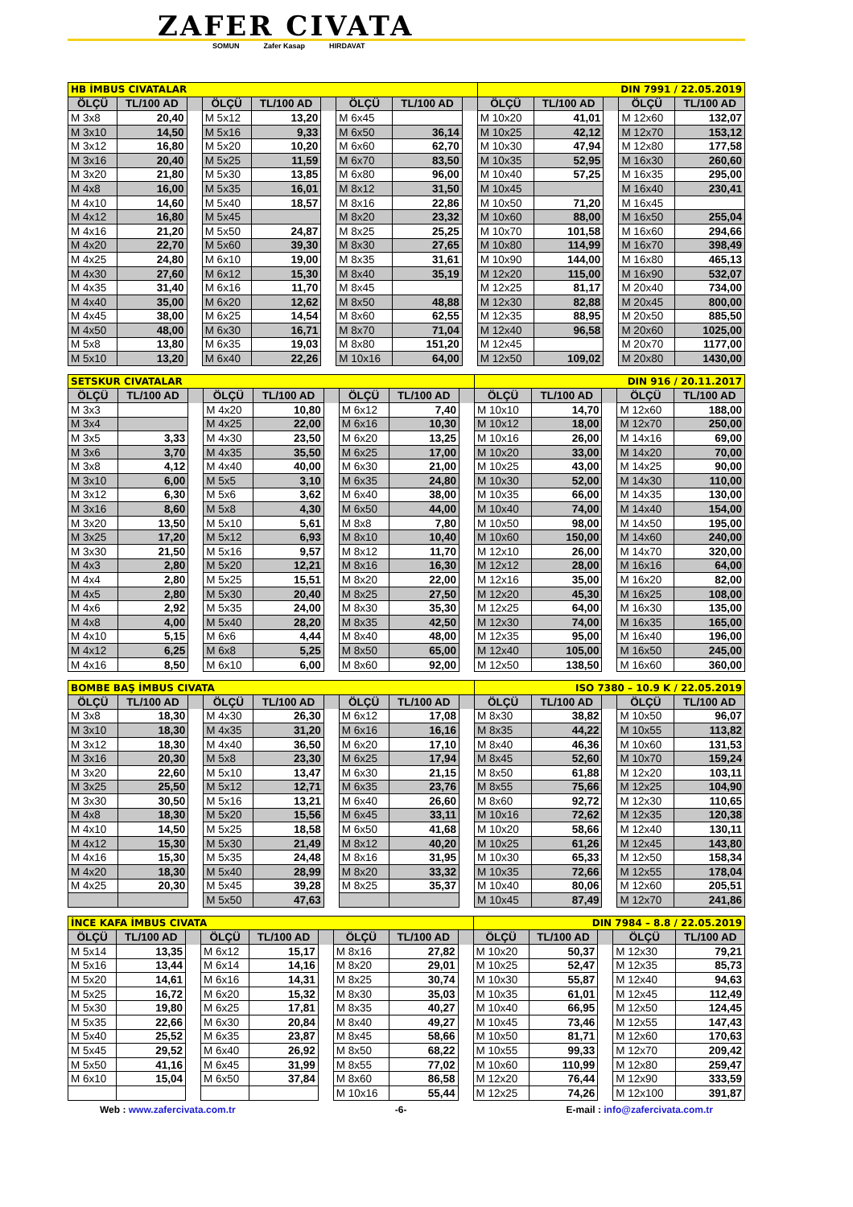ZAFER CIVATA
SOMUN Zafer Kasap HIRDAVAT
| HB İMBUS CIVATALAR | | | | | | | | | DIN 7991 / 22.05.2019 | | | | |
| --- | --- | --- | --- | --- | --- | --- | --- | --- | --- | --- | --- | --- | --- |
| ÖLÇÜ | TL/100 AD | | ÖLÇÜ | TL/100 AD | | ÖLÇÜ | TL/100 AD | | ÖLÇÜ | TL/100 AD | | ÖLÇÜ | TL/100 AD |
| M 3x8 | 20,40 | | M 5x12 | 13,20 | | M 6x45 | | | M 10x20 | 41,01 | | M 12x60 | 132,07 |
| M 3x10 | 14,50 | | M 5x16 | 9,33 | | M 6x50 | 36,14 | | M 10x25 | 42,12 | | M 12x70 | 153,12 |
| M 3x12 | 16,80 | | M 5x20 | 10,20 | | M 6x60 | 62,70 | | M 10x30 | 47,94 | | M 12x80 | 177,58 |
| M 3x16 | 20,40 | | M 5x25 | 11,59 | | M 6x70 | 83,50 | | M 10x35 | 52,95 | | M 16x30 | 260,60 |
| M 3x20 | 21,80 | | M 5x30 | 13,85 | | M 6x80 | 96,00 | | M 10x40 | 57,25 | | M 16x35 | 295,00 |
| M 4x8 | 16,00 | | M 5x35 | 16,01 | | M 8x12 | 31,50 | | M 10x45 | | | M 16x40 | 230,41 |
| M 4x10 | 14,60 | | M 5x40 | 18,57 | | M 8x16 | 22,86 | | M 10x50 | 71,20 | | M 16x45 | |
| M 4x12 | 16,80 | | M 5x45 | | | M 8x20 | 23,32 | | M 10x60 | 88,00 | | M 16x50 | 255,04 |
| M 4x16 | 21,20 | | M 5x50 | 24,87 | | M 8x25 | 25,25 | | M 10x70 | 101,58 | | M 16x60 | 294,66 |
| M 4x20 | 22,70 | | M 5x60 | 39,30 | | M 8x30 | 27,65 | | M 10x80 | 114,99 | | M 16x70 | 398,49 |
| M 4x25 | 24,80 | | M 6x10 | 19,00 | | M 8x35 | 31,61 | | M 10x90 | 144,00 | | M 16x80 | 465,13 |
| M 4x30 | 27,60 | | M 6x12 | 15,30 | | M 8x40 | 35,19 | | M 12x20 | 115,00 | | M 16x90 | 532,07 |
| M 4x35 | 31,40 | | M 6x16 | 11,70 | | M 8x45 | | | M 12x25 | 81,17 | | M 20x40 | 734,00 |
| M 4x40 | 35,00 | | M 6x20 | 12,62 | | M 8x50 | 48,88 | | M 12x30 | 82,88 | | M 20x45 | 800,00 |
| M 4x45 | 38,00 | | M 6x25 | 14,54 | | M 8x60 | 62,55 | | M 12x35 | 88,95 | | M 20x50 | 885,50 |
| M 4x50 | 48,00 | | M 6x30 | 16,71 | | M 8x70 | 71,04 | | M 12x40 | 96,58 | | M 20x60 | 1025,00 |
| M 5x8 | 13,80 | | M 6x35 | 19,03 | | M 8x80 | 151,20 | | M 12x45 | | | M 20x70 | 1177,00 |
| M 5x10 | 13,20 | | M 6x40 | 22,26 | | M 10x16 | 64,00 | | M 12x50 | 109,02 | | M 20x80 | 1430,00 |
| SETSKUR CIVATALAR | | | | | | | | | DIN 916 / 20.11.2017 | | | | |
| --- | --- | --- | --- | --- | --- | --- | --- | --- | --- | --- | --- | --- | --- |
| ÖLÇÜ | TL/100 AD | | ÖLÇÜ | TL/100 AD | | ÖLÇÜ | TL/100 AD | | ÖLÇÜ | TL/100 AD | | ÖLÇÜ | TL/100 AD |
| M 3x3 | | | M 4x20 | 10,80 | | M 6x12 | 7,40 | | M 10x10 | 14,70 | | M 12x60 | 188,00 |
| M 3x4 | | | M 4x25 | 22,00 | | M 6x16 | 10,30 | | M 10x12 | 18,00 | | M 12x70 | 250,00 |
| M 3x5 | 3,33 | | M 4x30 | 23,50 | | M 6x20 | 13,25 | | M 10x16 | 26,00 | | M 14x16 | 69,00 |
| M 3x6 | 3,70 | | M 4x35 | 35,50 | | M 6x25 | 17,00 | | M 10x20 | 33,00 | | M 14x20 | 70,00 |
| M 3x8 | 4,12 | | M 4x40 | 40,00 | | M 6x30 | 21,00 | | M 10x25 | 43,00 | | M 14x25 | 90,00 |
| M 3x10 | 6,00 | | M 5x5 | 3,10 | | M 6x35 | 24,80 | | M 10x30 | 52,00 | | M 14x30 | 110,00 |
| M 3x12 | 6,30 | | M 5x6 | 3,62 | | M 6x40 | 38,00 | | M 10x35 | 66,00 | | M 14x35 | 130,00 |
| M 3x16 | 8,60 | | M 5x8 | 4,30 | | M 6x50 | 44,00 | | M 10x40 | 74,00 | | M 14x40 | 154,00 |
| M 3x20 | 13,50 | | M 5x10 | 5,61 | | M 8x8 | 7,80 | | M 10x50 | 98,00 | | M 14x50 | 195,00 |
| M 3x25 | 17,20 | | M 5x12 | 6,93 | | M 8x10 | 10,40 | | M 10x60 | 150,00 | | M 14x60 | 240,00 |
| M 3x30 | 21,50 | | M 5x16 | 9,57 | | M 8x12 | 11,70 | | M 12x10 | 26,00 | | M 14x70 | 320,00 |
| M 4x3 | 2,80 | | M 5x20 | 12,21 | | M 8x16 | 16,30 | | M 12x12 | 28,00 | | M 16x16 | 64,00 |
| M 4x4 | 2,80 | | M 5x25 | 15,51 | | M 8x20 | 22,00 | | M 12x16 | 35,00 | | M 16x20 | 82,00 |
| M 4x5 | 2,80 | | M 5x30 | 20,40 | | M 8x25 | 27,50 | | M 12x20 | 45,30 | | M 16x25 | 108,00 |
| M 4x6 | 2,92 | | M 5x35 | 24,00 | | M 8x30 | 35,30 | | M 12x25 | 64,00 | | M 16x30 | 135,00 |
| M 4x8 | 4,00 | | M 5x40 | 28,20 | | M 8x35 | 42,50 | | M 12x30 | 74,00 | | M 16x35 | 165,00 |
| M 4x10 | 5,15 | | M 6x6 | 4,44 | | M 8x40 | 48,00 | | M 12x35 | 95,00 | | M 16x40 | 196,00 |
| M 4x12 | 6,25 | | M 6x8 | 5,25 | | M 8x50 | 65,00 | | M 12x40 | 105,00 | | M 16x50 | 245,00 |
| M 4x16 | 8,50 | | M 6x10 | 6,00 | | M 8x60 | 92,00 | | M 12x50 | 138,50 | | M 16x60 | 360,00 |
| BOMBE BAŞ İMBUS CIVATA | | | | | | | | | ISO 7380 – 10.9 K / 22.05.2019 | | | | |
| --- | --- | --- | --- | --- | --- | --- | --- | --- | --- | --- | --- | --- | --- |
| ÖLÇÜ | TL/100 AD | | ÖLÇÜ | TL/100 AD | | ÖLÇÜ | TL/100 AD | | ÖLÇÜ | TL/100 AD | | ÖLÇÜ | TL/100 AD |
| M 3x8 | 18,30 | | M 4x30 | 26,30 | | M 6x12 | 17,08 | | M 8x30 | 38,82 | | M 10x50 | 96,07 |
| M 3x10 | 18,30 | | M 4x35 | 31,20 | | M 6x16 | 16,16 | | M 8x35 | 44,22 | | M 10x55 | 113,82 |
| M 3x12 | 18,30 | | M 4x40 | 36,50 | | M 6x20 | 17,10 | | M 8x40 | 46,36 | | M 10x60 | 131,53 |
| M 3x16 | 20,30 | | M 5x8 | 23,30 | | M 6x25 | 17,94 | | M 8x45 | 52,60 | | M 10x70 | 159,24 |
| M 3x20 | 22,60 | | M 5x10 | 13,47 | | M 6x30 | 21,15 | | M 8x50 | 61,88 | | M 12x20 | 103,11 |
| M 3x25 | 25,50 | | M 5x12 | 12,71 | | M 6x35 | 23,76 | | M 8x55 | 75,66 | | M 12x25 | 104,90 |
| M 3x30 | 30,50 | | M 5x16 | 13,21 | | M 6x40 | 26,60 | | M 8x60 | 92,72 | | M 12x30 | 110,65 |
| M 4x8 | 18,30 | | M 5x20 | 15,56 | | M 6x45 | 33,11 | | M 10x16 | 72,62 | | M 12x35 | 120,38 |
| M 4x10 | 14,50 | | M 5x25 | 18,58 | | M 6x50 | 41,68 | | M 10x20 | 58,66 | | M 12x40 | 130,11 |
| M 4x12 | 15,30 | | M 5x30 | 21,49 | | M 8x12 | 40,20 | | M 10x25 | 61,26 | | M 12x45 | 143,80 |
| M 4x16 | 15,30 | | M 5x35 | 24,48 | | M 8x16 | 31,95 | | M 10x30 | 65,33 | | M 12x50 | 158,34 |
| M 4x20 | 18,30 | | M 5x40 | 28,99 | | M 8x20 | 33,32 | | M 10x35 | 72,66 | | M 12x55 | 178,04 |
| M 4x25 | 20,30 | | M 5x45 | 39,28 | | M 8x25 | 35,37 | | M 10x40 | 80,06 | | M 12x60 | 205,51 |
| | | | M 5x50 | 47,63 | | | | | M 10x45 | 87,49 | | M 12x70 | 241,86 |
| İNCE KAFA İMBUS CIVATA | | | | | | | | | DIN 7984 – 8.8 / 22.05.2019 | | | | |
| --- | --- | --- | --- | --- | --- | --- | --- | --- | --- | --- | --- | --- | --- |
| ÖLÇÜ | TL/100 AD | | ÖLÇÜ | TL/100 AD | | ÖLÇÜ | TL/100 AD | | ÖLÇÜ | TL/100 AD | | ÖLÇÜ | TL/100 AD |
| M 5x14 | 13,35 | | M 6x12 | 15,17 | | M 8x16 | 27,82 | | M 10x20 | 50,37 | | M 12x30 | 79,21 |
| M 5x16 | 13,44 | | M 6x14 | 14,16 | | M 8x20 | 29,01 | | M 10x25 | 52,47 | | M 12x35 | 85,73 |
| M 5x20 | 14,61 | | M 6x16 | 14,31 | | M 8x25 | 30,74 | | M 10x30 | 55,87 | | M 12x40 | 94,63 |
| M 5x25 | 16,72 | | M 6x20 | 15,32 | | M 8x30 | 35,03 | | M 10x35 | 61,01 | | M 12x45 | 112,49 |
| M 5x30 | 19,80 | | M 6x25 | 17,81 | | M 8x35 | 40,27 | | M 10x40 | 66,95 | | M 12x50 | 124,45 |
| M 5x35 | 22,66 | | M 6x30 | 20,84 | | M 8x40 | 49,27 | | M 10x45 | 73,46 | | M 12x55 | 147,43 |
| M 5x40 | 25,52 | | M 6x35 | 23,87 | | M 8x45 | 58,66 | | M 10x50 | 81,71 | | M 12x60 | 170,63 |
| M 5x45 | 29,52 | | M 6x40 | 26,92 | | M 8x50 | 68,22 | | M 10x55 | 99,33 | | M 12x70 | 209,42 |
| M 5x50 | 41,16 | | M 6x45 | 31,99 | | M 8x55 | 77,02 | | M 10x60 | 110,99 | | M 12x80 | 259,47 |
| M 6x10 | 15,04 | | M 6x50 | 37,84 | | M 8x60 | 86,58 | | M 12x20 | 76,44 | | M 12x90 | 333,59 |
| | | | | | | M 10x16 | 55,44 | | M 12x25 | 74,26 | | M 12x100 | 391,87 |
Web : www.zafercivata.com.tr -6- E-mail : info@zafercivata.com.tr